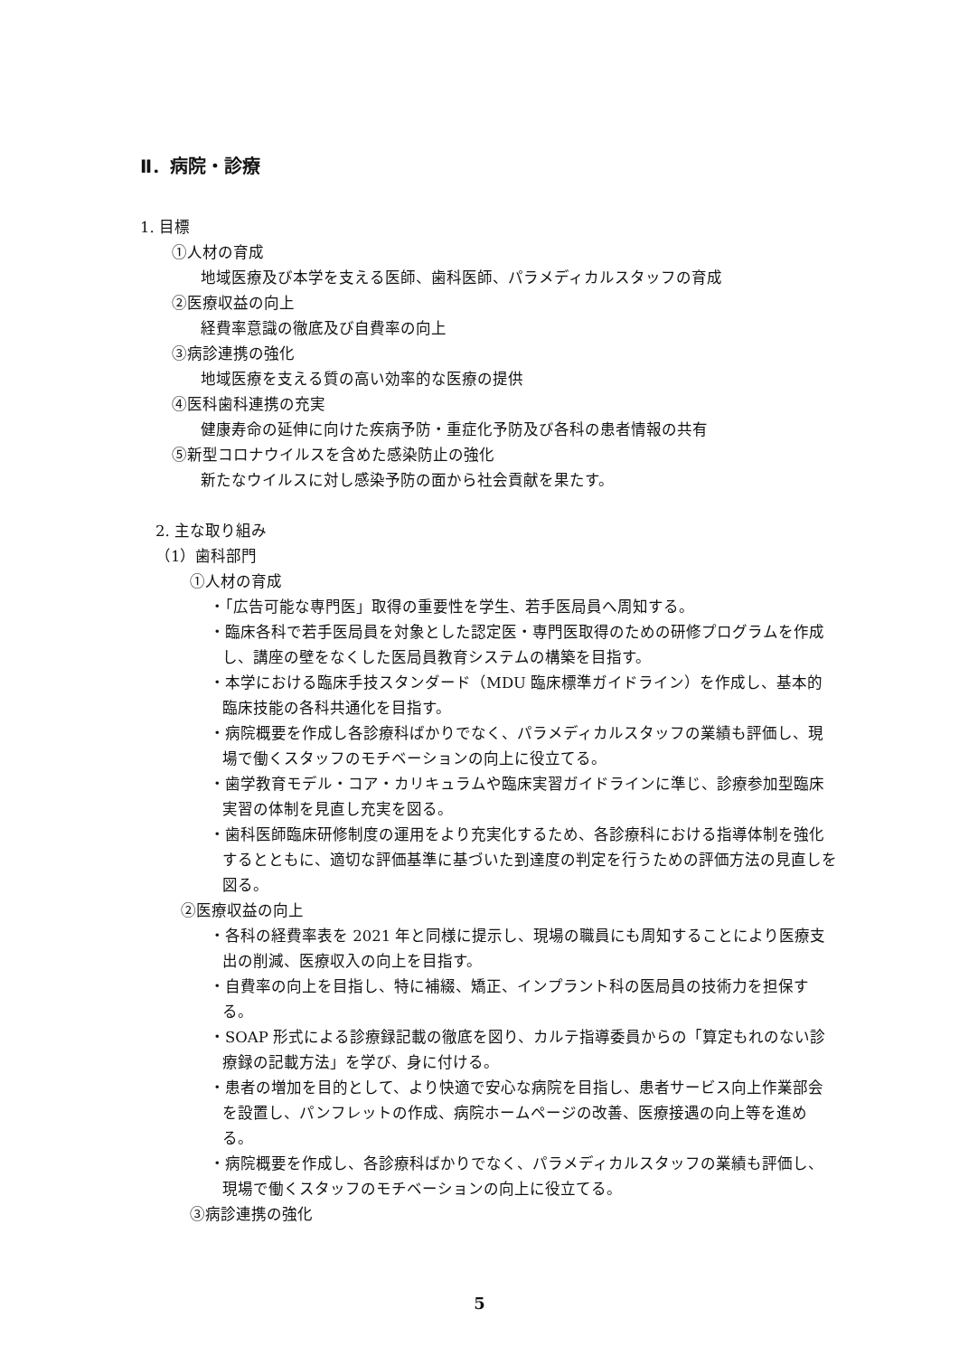Ⅱ．病院・診療
1. 目標
①人材の育成
地域医療及び本学を支える医師、歯科医師、パラメディカルスタッフの育成
②医療収益の向上
経費率意識の徹底及び自費率の向上
③病診連携の強化
地域医療を支える質の高い効率的な医療の提供
④医科歯科連携の充実
健康寿命の延伸に向けた疾病予防・重症化予防及び各科の患者情報の共有
⑤新型コロナウイルスを含めた感染防止の強化
新たなウイルスに対し感染予防の面から社会貢献を果たす。
2. 主な取り組み
（1）歯科部門
①人材の育成
・「広告可能な専門医」取得の重要性を学生、若手医局員へ周知する。
・臨床各科で若手医局員を対象とした認定医・専門医取得のための研修プログラムを作成し、講座の壁をなくした医局員教育システムの構築を目指す。
・本学における臨床手技スタンダード（MDU 臨床標準ガイドライン）を作成し、基本的臨床技能の各科共通化を目指す。
・病院概要を作成し各診療科ばかりでなく、パラメディカルスタッフの業績も評価し、現場で働くスタッフのモチベーションの向上に役立てる。
・歯学教育モデル・コア・カリキュラムや臨床実習ガイドラインに準じ、診療参加型臨床実習の体制を見直し充実を図る。
・歯科医師臨床研修制度の運用をより充実化するため、各診療科における指導体制を強化するとともに、適切な評価基準に基づいた到達度の判定を行うための評価方法の見直しを図る。
②医療収益の向上
・各科の経費率表を 2021 年と同様に提示し、現場の職員にも周知することにより医療支出の削減、医療収入の向上を目指す。
・自費率の向上を目指し、特に補綴、矯正、インプラント科の医局員の技術力を担保する。
・SOAP 形式による診療録記載の徹底を図り、カルテ指導委員からの「算定もれのない診療録の記載方法」を学び、身に付ける。
・患者の増加を目的として、より快適で安心な病院を目指し、患者サービス向上作業部会を設置し、パンフレットの作成、病院ホームページの改善、医療接遇の向上等を進める。
・病院概要を作成し、各診療科ばかりでなく、パラメディカルスタッフの業績も評価し、現場で働くスタッフのモチベーションの向上に役立てる。
③病診連携の強化
5